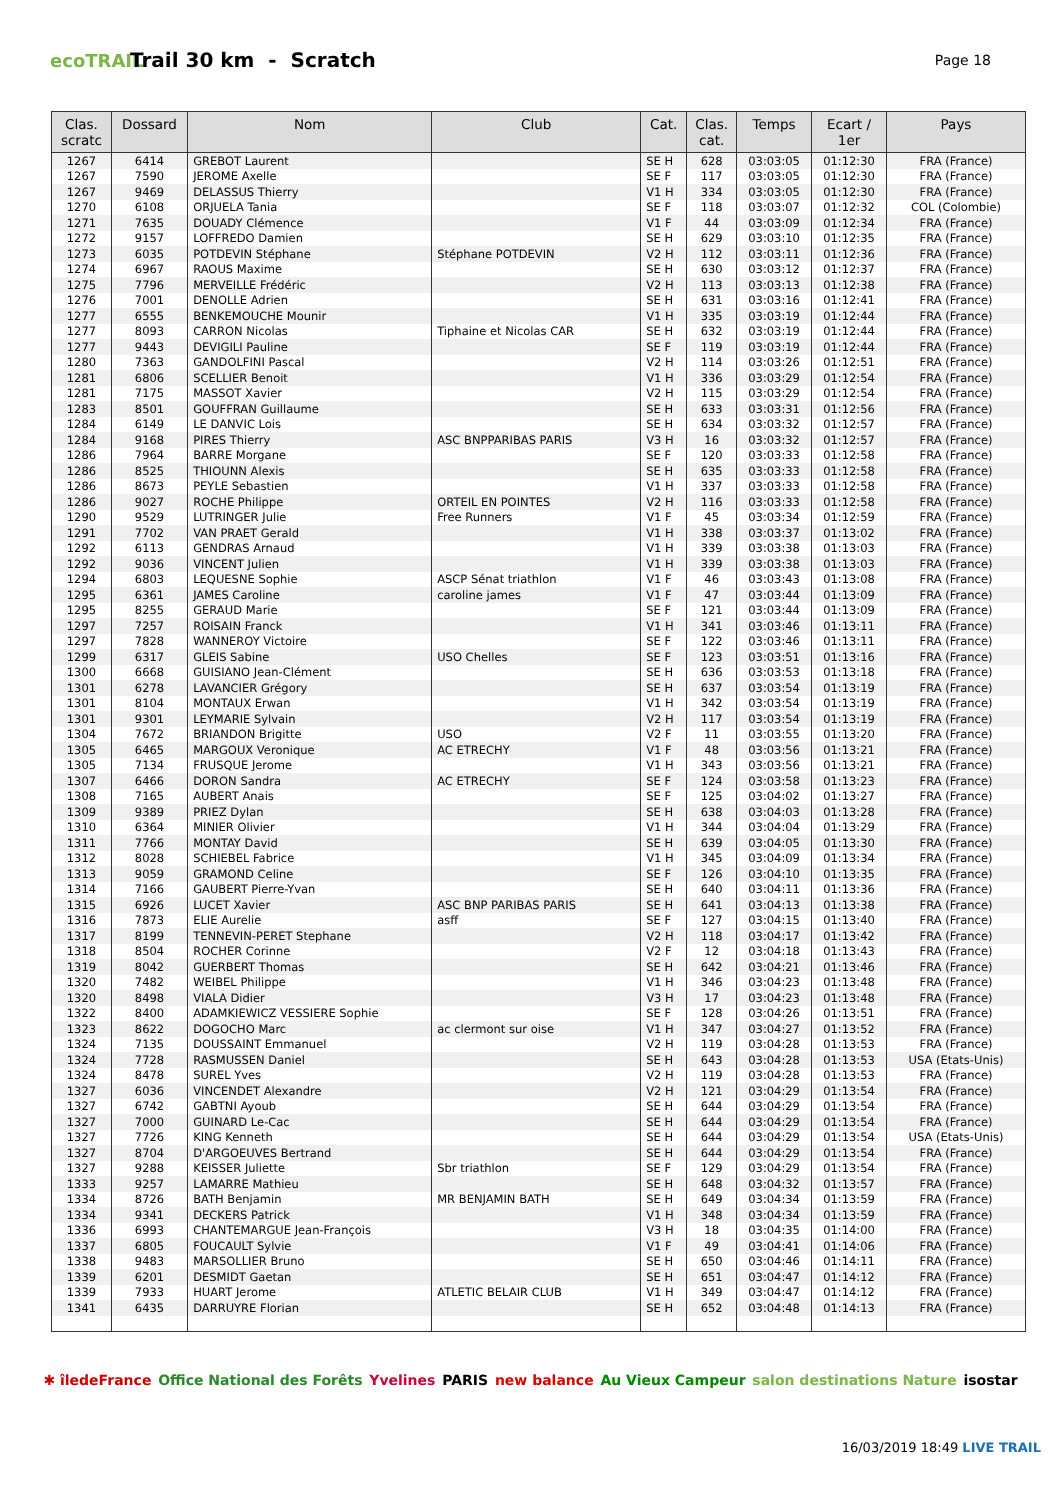ecoTRAIL
Trail 30 km - Scratch
Page 18
| Clas. scratc | Dossard | Nom | Club | Cat. | Clas. cat. | Temps | Ecart / 1er | Pays |
| --- | --- | --- | --- | --- | --- | --- | --- | --- |
| 1267 | 6414 | GREBOT Laurent | | SE H | 628 | 03:03:05 | 01:12:30 | FRA (France) |
| 1267 | 7590 | JEROME Axelle | | SE F | 117 | 03:03:05 | 01:12:30 | FRA (France) |
| 1267 | 9469 | DELASSUS Thierry | | V1 H | 334 | 03:03:05 | 01:12:30 | FRA (France) |
| 1270 | 6108 | ORJUELA Tania | | SE F | 118 | 03:03:07 | 01:12:32 | COL (Colombie) |
| 1271 | 7635 | DOUADY Clémence | | V1 F | 44 | 03:03:09 | 01:12:34 | FRA (France) |
| 1272 | 9157 | LOFFREDO Damien | | SE H | 629 | 03:03:10 | 01:12:35 | FRA (France) |
| 1273 | 6035 | POTDEVIN Stéphane | Stéphane POTDEVIN | V2 H | 112 | 03:03:11 | 01:12:36 | FRA (France) |
| 1274 | 6967 | RAOUS Maxime | | SE H | 630 | 03:03:12 | 01:12:37 | FRA (France) |
| 1275 | 7796 | MERVEILLE Frédéric | | V2 H | 113 | 03:03:13 | 01:12:38 | FRA (France) |
| 1276 | 7001 | DENOLLE Adrien | | SE H | 631 | 03:03:16 | 01:12:41 | FRA (France) |
| 1277 | 6555 | BENKEMOUCHE Mounir | | V1 H | 335 | 03:03:19 | 01:12:44 | FRA (France) |
| 1277 | 8093 | CARRON Nicolas | Tiphaine et Nicolas CAR | SE H | 632 | 03:03:19 | 01:12:44 | FRA (France) |
| 1277 | 9443 | DEVIGILI Pauline | | SE F | 119 | 03:03:19 | 01:12:44 | FRA (France) |
| 1280 | 7363 | GANDOLFINI Pascal | | V2 H | 114 | 03:03:26 | 01:12:51 | FRA (France) |
| 1281 | 6806 | SCELLIER Benoit | | V1 H | 336 | 03:03:29 | 01:12:54 | FRA (France) |
| 1281 | 7175 | MASSOT Xavier | | V2 H | 115 | 03:03:29 | 01:12:54 | FRA (France) |
| 1283 | 8501 | GOUFFRAN Guillaume | | SE H | 633 | 03:03:31 | 01:12:56 | FRA (France) |
| 1284 | 6149 | LE DANVIC Lois | | SE H | 634 | 03:03:32 | 01:12:57 | FRA (France) |
| 1284 | 9168 | PIRES Thierry | ASC BNPPARIBAS PARIS | V3 H | 16 | 03:03:32 | 01:12:57 | FRA (France) |
| 1286 | 7964 | BARRE Morgane | | SE F | 120 | 03:03:33 | 01:12:58 | FRA (France) |
| 1286 | 8525 | THIOUNN Alexis | | SE H | 635 | 03:03:33 | 01:12:58 | FRA (France) |
| 1286 | 8673 | PEYLE Sebastien | | V1 H | 337 | 03:03:33 | 01:12:58 | FRA (France) |
| 1286 | 9027 | ROCHE Philippe | ORTEIL EN POINTES | V2 H | 116 | 03:03:33 | 01:12:58 | FRA (France) |
| 1290 | 9529 | LUTRINGER Julie | Free Runners | V1 F | 45 | 03:03:34 | 01:12:59 | FRA (France) |
| 1291 | 7702 | VAN PRAET Gerald | | V1 H | 338 | 03:03:37 | 01:13:02 | FRA (France) |
| 1292 | 6113 | GENDRAS Arnaud | | V1 H | 339 | 03:03:38 | 01:13:03 | FRA (France) |
| 1292 | 9036 | VINCENT Julien | | V1 H | 339 | 03:03:38 | 01:13:03 | FRA (France) |
| 1294 | 6803 | LEQUESNE Sophie | ASCP Sénat triathlon | V1 F | 46 | 03:03:43 | 01:13:08 | FRA (France) |
| 1295 | 6361 | JAMES Caroline | caroline james | V1 F | 47 | 03:03:44 | 01:13:09 | FRA (France) |
| 1295 | 8255 | GERAUD Marie | | SE F | 121 | 03:03:44 | 01:13:09 | FRA (France) |
| 1297 | 7257 | ROISAIN Franck | | V1 H | 341 | 03:03:46 | 01:13:11 | FRA (France) |
| 1297 | 7828 | WANNEROY Victoire | | SE F | 122 | 03:03:46 | 01:13:11 | FRA (France) |
| 1299 | 6317 | GLEIS Sabine | USO Chelles | SE F | 123 | 03:03:51 | 01:13:16 | FRA (France) |
| 1300 | 6668 | GUISIANO Jean-Clément | | SE H | 636 | 03:03:53 | 01:13:18 | FRA (France) |
| 1301 | 6278 | LAVANCIER Grégory | | SE H | 637 | 03:03:54 | 01:13:19 | FRA (France) |
| 1301 | 8104 | MONTAUX Erwan | | V1 H | 342 | 03:03:54 | 01:13:19 | FRA (France) |
| 1301 | 9301 | LEYMARIE Sylvain | | V2 H | 117 | 03:03:54 | 01:13:19 | FRA (France) |
| 1304 | 7672 | BRIANDON Brigitte | USO | V2 F | 11 | 03:03:55 | 01:13:20 | FRA (France) |
| 1305 | 6465 | MARGOUX Veronique | AC ETRECHY | V1 F | 48 | 03:03:56 | 01:13:21 | FRA (France) |
| 1305 | 7134 | FRUSQUE Jerome | | V1 H | 343 | 03:03:56 | 01:13:21 | FRA (France) |
| 1307 | 6466 | DORON Sandra | AC ETRECHY | SE F | 124 | 03:03:58 | 01:13:23 | FRA (France) |
| 1308 | 7165 | AUBERT Anais | | SE F | 125 | 03:04:02 | 01:13:27 | FRA (France) |
| 1309 | 9389 | PRIEZ Dylan | | SE H | 638 | 03:04:03 | 01:13:28 | FRA (France) |
| 1310 | 6364 | MINIER Olivier | | V1 H | 344 | 03:04:04 | 01:13:29 | FRA (France) |
| 1311 | 7766 | MONTAY David | | SE H | 639 | 03:04:05 | 01:13:30 | FRA (France) |
| 1312 | 8028 | SCHIEBEL Fabrice | | V1 H | 345 | 03:04:09 | 01:13:34 | FRA (France) |
| 1313 | 9059 | GRAMOND Celine | | SE F | 126 | 03:04:10 | 01:13:35 | FRA (France) |
| 1314 | 7166 | GAUBERT Pierre-Yvan | | SE H | 640 | 03:04:11 | 01:13:36 | FRA (France) |
| 1315 | 6926 | LUCET Xavier | ASC BNP PARIBAS PARIS | SE H | 641 | 03:04:13 | 01:13:38 | FRA (France) |
| 1316 | 7873 | ELIE Aurelie | asff | SE F | 127 | 03:04:15 | 01:13:40 | FRA (France) |
| 1317 | 8199 | TENNEVIN-PERET Stephane | | V2 H | 118 | 03:04:17 | 01:13:42 | FRA (France) |
| 1318 | 8504 | ROCHER Corinne | | V2 F | 12 | 03:04:18 | 01:13:43 | FRA (France) |
| 1319 | 8042 | GUERBERT Thomas | | SE H | 642 | 03:04:21 | 01:13:46 | FRA (France) |
| 1320 | 7482 | WEIBEL Philippe | | V1 H | 346 | 03:04:23 | 01:13:48 | FRA (France) |
| 1320 | 8498 | VIALA Didier | | V3 H | 17 | 03:04:23 | 01:13:48 | FRA (France) |
| 1322 | 8400 | ADAMKIEWICZ VESSIERE Sophie | | SE F | 128 | 03:04:26 | 01:13:51 | FRA (France) |
| 1323 | 8622 | DOGOCHO Marc | ac clermont sur oise | V1 H | 347 | 03:04:27 | 01:13:52 | FRA (France) |
| 1324 | 7135 | DOUSSAINT Emmanuel | | V2 H | 119 | 03:04:28 | 01:13:53 | FRA (France) |
| 1324 | 7728 | RASMUSSEN Daniel | | SE H | 643 | 03:04:28 | 01:13:53 | USA (Etats-Unis) |
| 1324 | 8478 | SUREL Yves | | V2 H | 119 | 03:04:28 | 01:13:53 | FRA (France) |
| 1327 | 6036 | VINCENDET Alexandre | | V2 H | 121 | 03:04:29 | 01:13:54 | FRA (France) |
| 1327 | 6742 | GABTNI Ayoub | | SE H | 644 | 03:04:29 | 01:13:54 | FRA (France) |
| 1327 | 7000 | GUINARD Le-Cac | | SE H | 644 | 03:04:29 | 01:13:54 | FRA (France) |
| 1327 | 7726 | KING Kenneth | | SE H | 644 | 03:04:29 | 01:13:54 | USA (Etats-Unis) |
| 1327 | 8704 | D'ARGOEUVES Bertrand | | SE H | 644 | 03:04:29 | 01:13:54 | FRA (France) |
| 1327 | 9288 | KEISSER Juliette | Sbr triathlon | SE F | 129 | 03:04:29 | 01:13:54 | FRA (France) |
| 1333 | 9257 | LAMARRE Mathieu | | SE H | 648 | 03:04:32 | 01:13:57 | FRA (France) |
| 1334 | 8726 | BATH Benjamin | MR BENJAMIN BATH | SE H | 649 | 03:04:34 | 01:13:59 | FRA (France) |
| 1334 | 9341 | DECKERS Patrick | | V1 H | 348 | 03:04:34 | 01:13:59 | FRA (France) |
| 1336 | 6993 | CHANTEMARGUE Jean-François | | V3 H | 18 | 03:04:35 | 01:14:00 | FRA (France) |
| 1337 | 6805 | FOUCAULT Sylvie | | V1 F | 49 | 03:04:41 | 01:14:06 | FRA (France) |
| 1338 | 9483 | MARSOLLIER Bruno | | SE H | 650 | 03:04:46 | 01:14:11 | FRA (France) |
| 1339 | 6201 | DESMIDT Gaetan | | SE H | 651 | 03:04:47 | 01:14:12 | FRA (France) |
| 1339 | 7933 | HUART Jerome | ATLETIC BELAIR CLUB | V1 H | 349 | 03:04:47 | 01:14:12 | FRA (France) |
| 1341 | 6435 | DARRUYRE Florian | | SE H | 652 | 03:04:48 | 01:14:13 | FRA (France) |
✱ îledeFrance Office National des Forêts Yvelines PARIS new balance Au Vieux Campeur salon destinations Nature isostar
16/03/2019 18:49 LIVE TRAIL